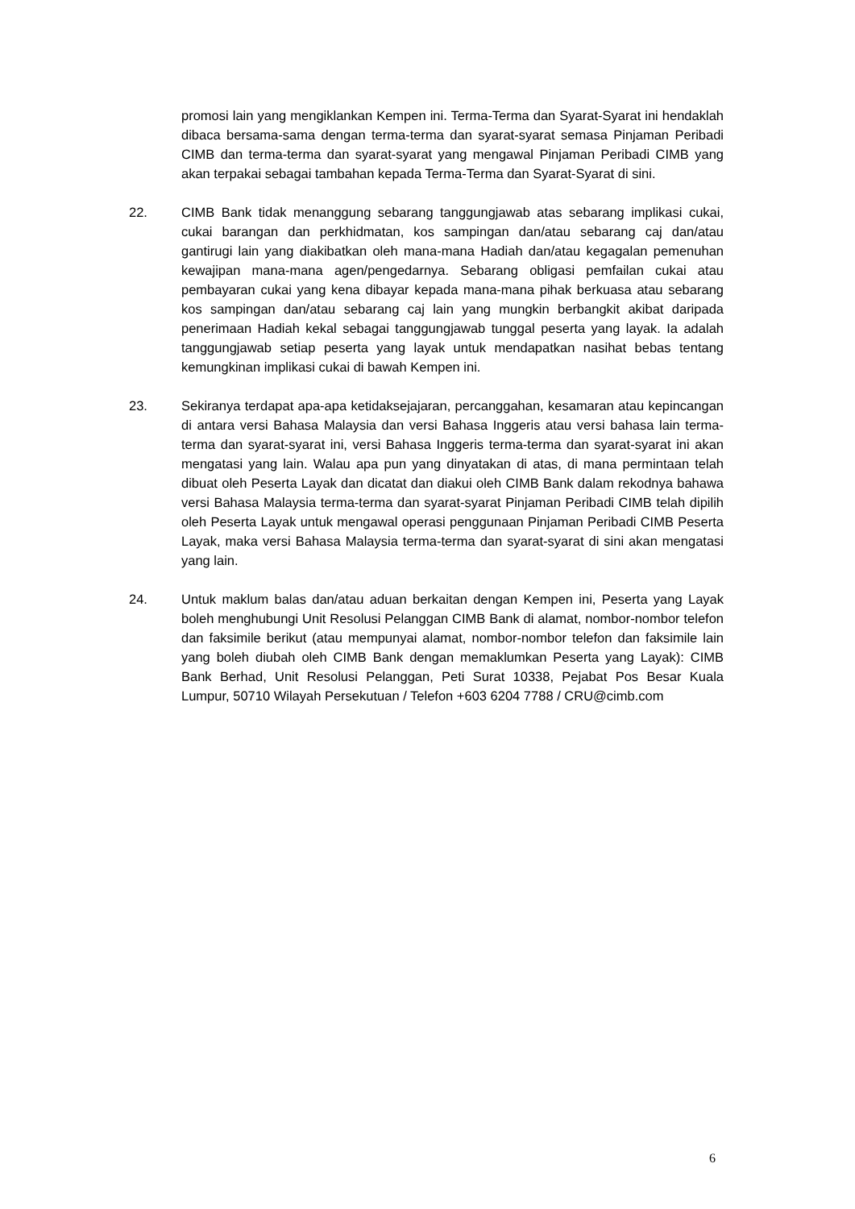promosi lain yang mengiklankan Kempen ini. Terma-Terma dan Syarat-Syarat ini hendaklah dibaca bersama-sama dengan terma-terma dan syarat-syarat semasa Pinjaman Peribadi CIMB dan terma-terma dan syarat-syarat yang mengawal Pinjaman Peribadi CIMB yang akan terpakai sebagai tambahan kepada Terma-Terma dan Syarat-Syarat di sini.
22. CIMB Bank tidak menanggung sebarang tanggungjawab atas sebarang implikasi cukai, cukai barangan dan perkhidmatan, kos sampingan dan/atau sebarang caj dan/atau gantirugi lain yang diakibatkan oleh mana-mana Hadiah dan/atau kegagalan pemenuhan kewajipan mana-mana agen/pengedarnya. Sebarang obligasi pemfailan cukai atau pembayaran cukai yang kena dibayar kepada mana-mana pihak berkuasa atau sebarang kos sampingan dan/atau sebarang caj lain yang mungkin berbangkit akibat daripada penerimaan Hadiah kekal sebagai tanggungjawab tunggal peserta yang layak. Ia adalah tanggungjawab setiap peserta yang layak untuk mendapatkan nasihat bebas tentang kemungkinan implikasi cukai di bawah Kempen ini.
23. Sekiranya terdapat apa-apa ketidaksejajaran, percanggahan, kesamaran atau kepincangan di antara versi Bahasa Malaysia dan versi Bahasa Inggeris atau versi bahasa lain terma-terma dan syarat-syarat ini, versi Bahasa Inggeris terma-terma dan syarat-syarat ini akan mengatasi yang lain. Walau apa pun yang dinyatakan di atas, di mana permintaan telah dibuat oleh Peserta Layak dan dicatat dan diakui oleh CIMB Bank dalam rekodnya bahawa versi Bahasa Malaysia terma-terma dan syarat-syarat Pinjaman Peribadi CIMB telah dipilih oleh Peserta Layak untuk mengawal operasi penggunaan Pinjaman Peribadi CIMB Peserta Layak, maka versi Bahasa Malaysia terma-terma dan syarat-syarat di sini akan mengatasi yang lain.
24. Untuk maklum balas dan/atau aduan berkaitan dengan Kempen ini, Peserta yang Layak boleh menghubungi Unit Resolusi Pelanggan CIMB Bank di alamat, nombor-nombor telefon dan faksimile berikut (atau mempunyai alamat, nombor-nombor telefon dan faksimile lain yang boleh diubah oleh CIMB Bank dengan memaklumkan Peserta yang Layak): CIMB Bank Berhad, Unit Resolusi Pelanggan, Peti Surat 10338, Pejabat Pos Besar Kuala Lumpur, 50710 Wilayah Persekutuan / Telefon +603 6204 7788 / CRU@cimb.com
6